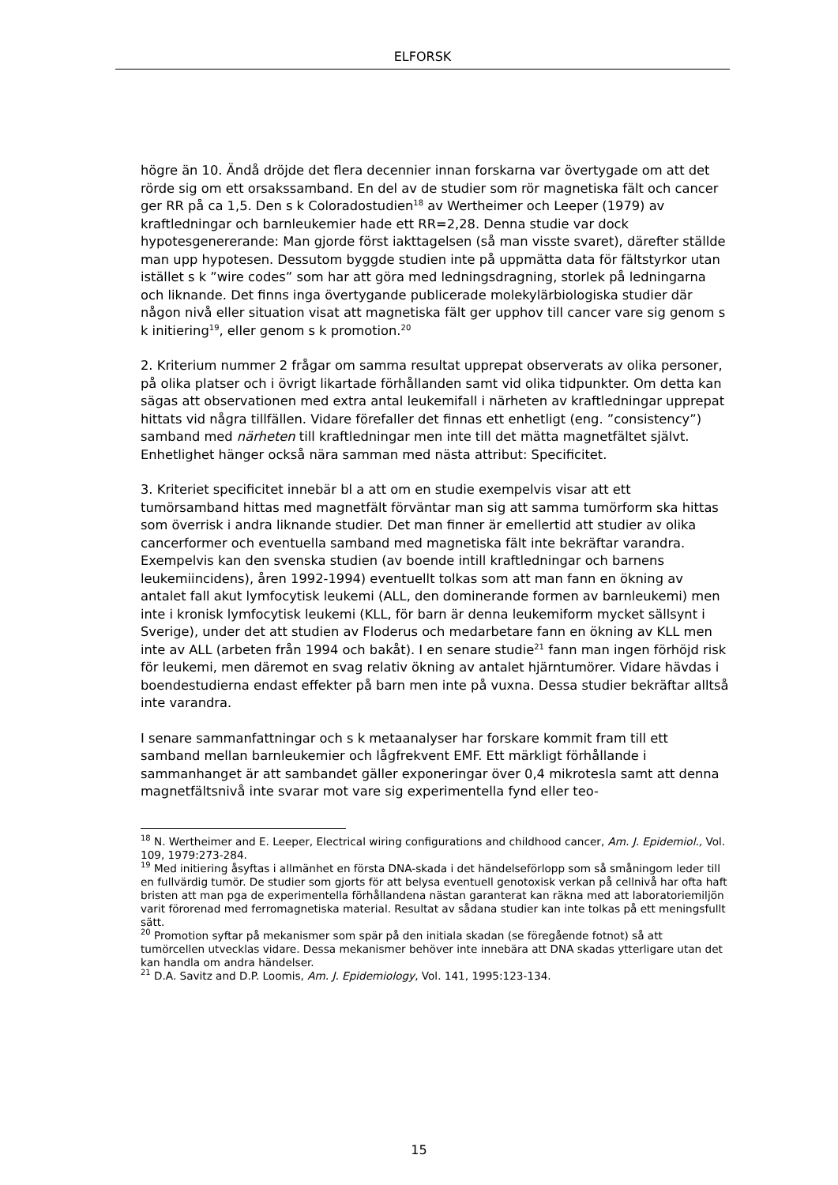ELFORSK
högre än 10. Ändå dröjde det flera decennier innan forskarna var övertygade om att det rörde sig om ett orsakssamband. En del av de studier som rör magnetiska fält och cancer ger RR på ca 1,5. Den s k Coloradostudien<sup>18</sup> av Wertheimer och Leeper (1979) av kraftledningar och barnleukemier hade ett RR=2,28. Denna studie var dock hypotesgenererande: Man gjorde först iakttagelsen (så man visste svaret), därefter ställde man upp hypotesen. Dessutom byggde studien inte på uppmätta data för fältstyrkor utan istället s k ”wire codes” som har att göra med ledningsdragning, storlek på ledningarna och liknande. Det finns inga övertygande publicerade molekylärbiologiska studier där någon nivå eller situation visat att magnetiska fält ger upphov till cancer vare sig genom s k initiering<sup>19</sup>, eller genom s k promotion.<sup>20</sup>
2. Kriterium nummer 2 frågar om samma resultat upprepat observerats av olika personer, på olika platser och i övrigt likartade förhållanden samt vid olika tidpunkter. Om detta kan sägas att observationen med extra antal leukemifall i närheten av kraftledningar upprepat hittats vid några tillfällen. Vidare förefaller det finnas ett enhetligt (eng. ”consistency”) samband med närheten till kraftledningar men inte till det mätta magnetfältet självt. Enhetlighet hänger också nära samman med nästa attribut: Specificitet.
3. Kriteriet specificitet innebär bl a att om en studie exempelvis visar att ett tumörsamband hittas med magnetfält förväntar man sig att samma tumörform ska hittas som överrisk i andra liknande studier. Det man finner är emellertid att studier av olika cancerformer och eventuella samband med magnetiska fält inte bekräftar varandra. Exempelvis kan den svenska studien (av boende intill kraftledningar och barnens leukemiincidens), åren 1992-1994) eventuellt tolkas som att man fann en ökning av antalet fall akut lymfocytisk leukemi (ALL, den dominerande formen av barnleukemi) men inte i kronisk lymfocytisk leukemi (KLL, för barn är denna leukemiform mycket sällsynt i Sverige), under det att studien av Floderus och medarbetare fann en ökning av KLL men inte av ALL (arbeten från 1994 och bakåt). I en senare studie<sup>21</sup> fann man ingen förhöjd risk för leukemi, men däremot en svag relativ ökning av antalet hjärntumörer. Vidare hävdas i boendestudierna endast effekter på barn men inte på vuxna. Dessa studier bekräftar alltså inte varandra.
I senare sammanfattningar och s k metaanalyser har forskare kommit fram till ett samband mellan barnleukemier och lågfrekvent EMF. Ett märkligt förhållande i sammanhanget är att sambandet gäller exponeringar över 0,4 mikrotesla samt att denna magnetfältsnivå inte svarar mot vare sig experimentella fynd eller teo-
<sup>18</sup> N. Wertheimer and E. Leeper, Electrical wiring configurations and childhood cancer, Am. J. Epidemiol., Vol. 109, 1979:273-284.
<sup>19</sup> Med initiering åsyftas i allmänhet en första DNA-skada i det händelseförlopp som så småningom leder till en fullvärdig tumör. De studier som gjorts för att belysa eventuell genotoxisk verkan på cellnivå har ofta haft bristen att man pga de experimentella förhållandena nästan garanterat kan räkna med att laboratoriemiljön varit förorenad med ferromagnetiska material. Resultat av sådana studier kan inte tolkas på ett meningsfullt sätt.
<sup>20</sup> Promotion syftar på mekanismer som spär på den initiala skadan (se föregående fotnot) så att tumörcellen utvecklas vidare. Dessa mekanismer behöver inte innebära att DNA skadas ytterligare utan det kan handla om andra händelser.
<sup>21</sup> D.A. Savitz and D.P. Loomis, Am. J. Epidemiology, Vol. 141, 1995:123-134.
15